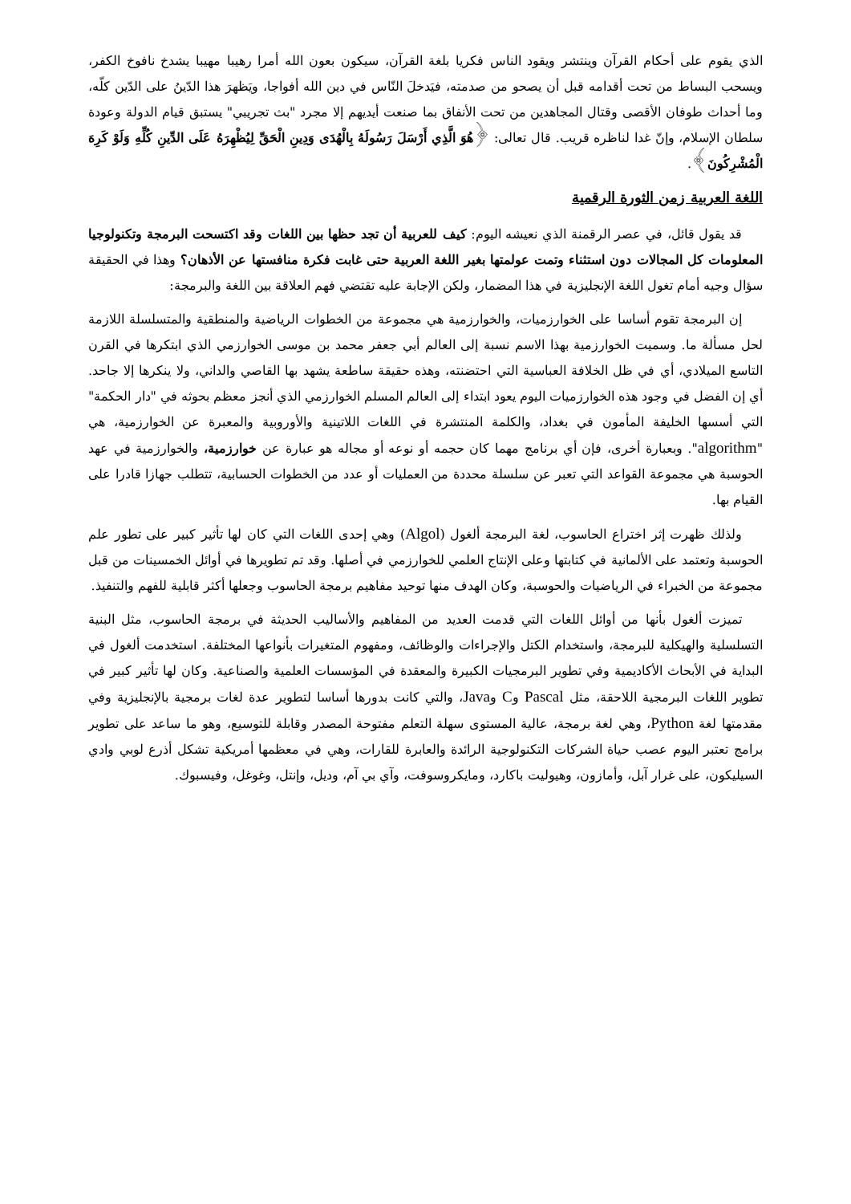الذي يقوم على أحكام القرآن وينتشر ويقود الناس فكريا بلغة القرآن، سيكون بعون الله أمرا رهيبا مهيبا يشدخ نافوخ الكفر، ويسحب البساط من تحت أقدامه قبل أن يصحو من صدمته، فيَدخلَ النّاس في دين الله أفواجا، ويَظهرَ هذا الدّينُ على الدّين كلّه، وما أحداث طوفان الأقصى وقتال المجاهدين من تحت الأنفاق بما صنعت أيديهم إلا مجرد "بث تجريبي" يستبق قيام الدولة وعودة سلطان الإسلام، وإنّ غدا لناظره قريب. قال تعالى: ﴿هُوَ الَّذِي أَرْسَلَ رَسُولَهُ بِالْهُدَى وَدِينِ الْحَقِّ لِيُظْهِرَهُ عَلَى الدِّينِ كُلِّهِ وَلَوْ كَرِهَ الْمُشْرِكُونَ﴾.
اللغة العربية زمن الثورة الرقمية
قد يقول قائل، في عصر الرقمنة الذي نعيشه اليوم: كيف للعربية أن تجد حظها بين اللغات وقد اكتسحت البرمجة وتكنولوجيا المعلومات كل المجالات دون استثناء وتمت عولمتها بغير اللغة العربية حتى غابت فكرة منافستها عن الأذهان؟ وهذا في الحقيقة سؤال وجيه أمام تغول اللغة الإنجليزية في هذا المضمار، ولكن الإجابة عليه تقتضي فهم العلاقة بين اللغة والبرمجة:
إن البرمجة تقوم أساسا على الخوارزميات، والخوارزمية هي مجموعة من الخطوات الرياضية والمنطقية والمتسلسلة اللازمة لحل مسألة ما. وسميت الخوارزمية بهذا الاسم نسبة إلى العالم أبي جعفر محمد بن موسى الخوارزمي الذي ابتكرها في القرن التاسع الميلادي، أي في ظل الخلافة العباسية التي احتضنته، وهذه حقيقة ساطعة يشهد بها القاصي والداني، ولا ينكرها إلا جاحد. أي إن الفضل في وجود هذه الخوارزميات اليوم يعود ابتداء إلى العالم المسلم الخوارزمي الذي أنجز معظم بحوثه في "دار الحكمة" التي أسسها الخليفة المأمون في بغداد، والكلمة المنتشرة في اللغات اللاتينية والأوروبية والمعبرة عن الخوارزمية، هي "algorithm". وبعبارة أخرى، فإن أي برنامج مهما كان حجمه أو نوعه أو مجاله هو عبارة عن خوارزمية، والخوارزمية في عهد الحوسبة هي مجموعة القواعد التي تعبر عن سلسلة محددة من العمليات أو عدد من الخطوات الحسابية، تتطلب جهازا قادرا على القيام بها.
ولذلك ظهرت إثر اختراع الحاسوب، لغة البرمجة ألغول (Algol) وهي إحدى اللغات التي كان لها تأثير كبير على تطور علم الحوسبة وتعتمد على الألمانية في كتابتها وعلى الإنتاج العلمي للخوارزمي في أصلها. وقد تم تطويرها في أوائل الخمسينات من قبل مجموعة من الخبراء في الرياضيات والحوسبة، وكان الهدف منها توحيد مفاهيم برمجة الحاسوب وجعلها أكثر قابلية للفهم والتنفيذ.
تميزت ألغول بأنها من أوائل اللغات التي قدمت العديد من المفاهيم والأساليب الحديثة في برمجة الحاسوب، مثل البنية التسلسلية والهيكلية للبرمجة، واستخدام الكتل والإجراءات والوظائف، ومفهوم المتغيرات بأنواعها المختلفة. استخدمت ألغول في البداية في الأبحاث الأكاديمية وفي تطوير البرمجيات الكبيرة والمعقدة في المؤسسات العلمية والصناعية. وكان لها تأثير كبير في تطوير اللغات البرمجية اللاحقة، مثل Pascal وC وJava، والتي كانت بدورها أساسا لتطوير عدة لغات برمجية بالإنجليزية وفي مقدمتها لغة Python، وهي لغة برمجة، عالية المستوى سهلة التعلم مفتوحة المصدر وقابلة للتوسيع، وهو ما ساعد على تطوير برامج تعتبر اليوم عصب حياة الشركات التكنولوجية الرائدة والعابرة للقارات، وهي في معظمها أمريكية تشكل أذرع لوبي وادي السيليكون، على غرار آبل، وأمازون، وهيوليت باكارد، ومايكروسوفت، وآي بي آم، وديل، وإنتل، وغوغل، وفيسبوك.